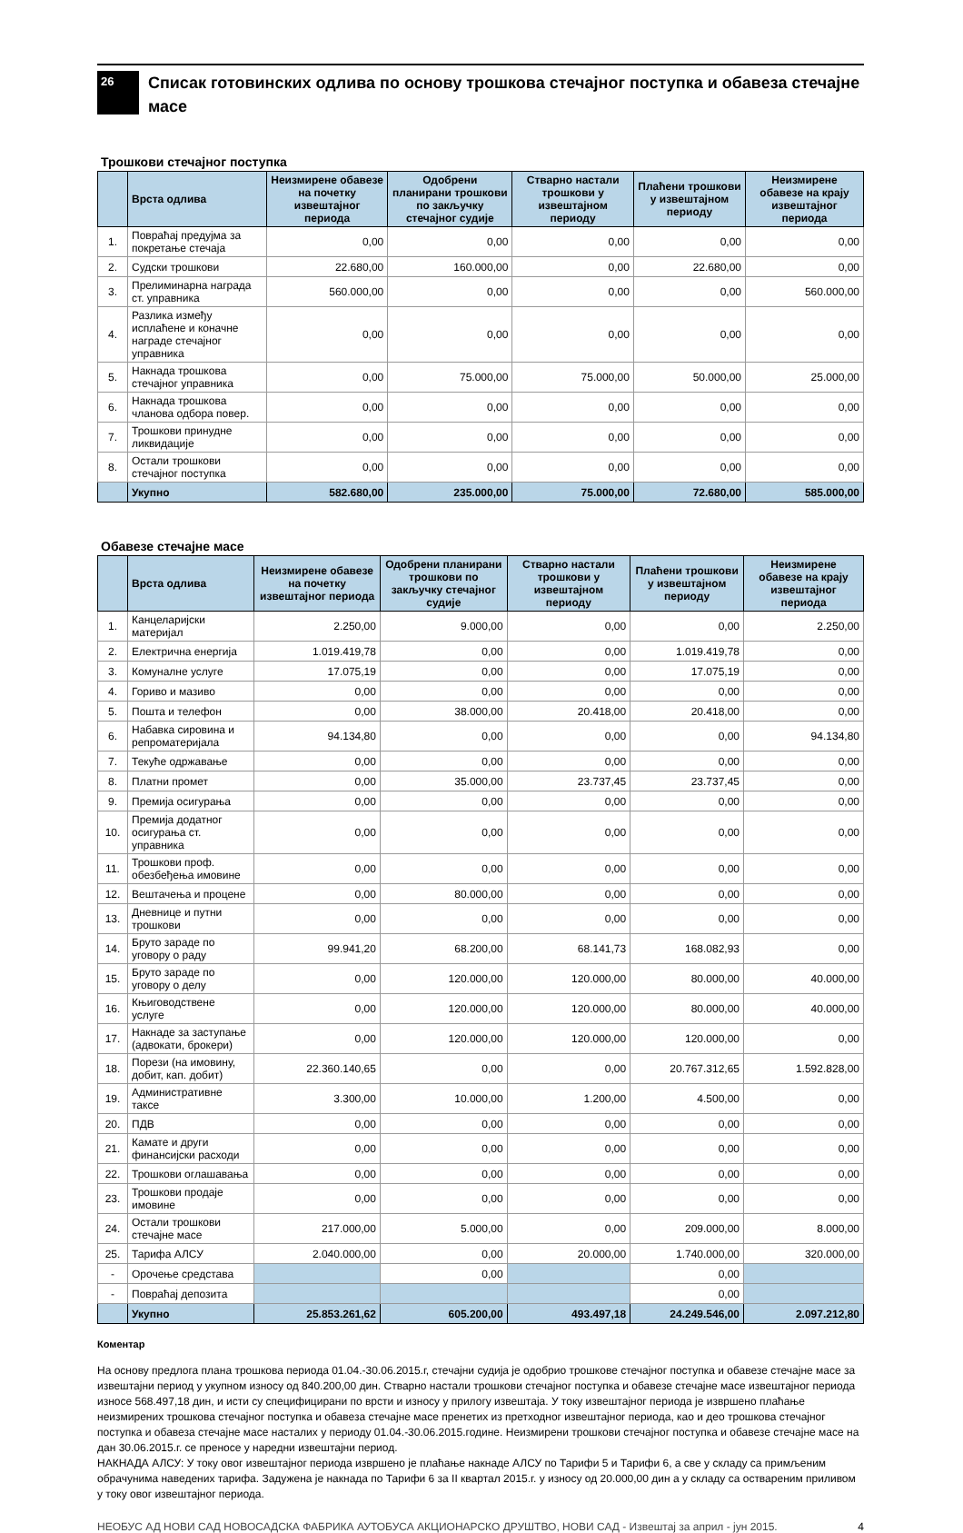26
Списак готовинских одлива по основу трошкова стечајног поступка и обавеза стечајне масе
Трошкови стечајног поступка
| | Врста одлива | Неизмирене обавезе на почетку извештајног периода | Одобрени планирани трошкови по закључку стечајног судије | Стварно настали трошкови у извештајном периоду | Плаћени трошкови у извештајном периоду | Неизмирене обавезе на крају извештајног периода |
| --- | --- | --- | --- | --- | --- | --- |
| 1. | Повраћај предујма за покретање стечаја | 0,00 | 0,00 | 0,00 | 0,00 | 0,00 |
| 2. | Судски трошкови | 22.680,00 | 160.000,00 | 0,00 | 22.680,00 | 0,00 |
| 3. | Прелиминарна награда ст. управника | 560.000,00 | 0,00 | 0,00 | 0,00 | 560.000,00 |
| 4. | Разлика између исплаћене и коначне награде стечајног управника | 0,00 | 0,00 | 0,00 | 0,00 | 0,00 |
| 5. | Накнада трошкова стечајног управника | 0,00 | 75.000,00 | 75.000,00 | 50.000,00 | 25.000,00 |
| 6. | Накнада трошкова чланова одбора повер. | 0,00 | 0,00 | 0,00 | 0,00 | 0,00 |
| 7. | Трошкови принудне ликвидације | 0,00 | 0,00 | 0,00 | 0,00 | 0,00 |
| 8. | Остали трошкови стечајног поступка | 0,00 | 0,00 | 0,00 | 0,00 | 0,00 |
| | Укупно | 582.680,00 | 235.000,00 | 75.000,00 | 72.680,00 | 585.000,00 |
Обавезе стечајне масе
| | Врста одлива | Неизмирене обавезе на почетку извештајног периода | Одобрени планирани трошкови по закључку стечајног судије | Стварно настали трошкови у извештајном периоду | Плаћени трошкови у извештајном периоду | Неизмирене обавезе на крају извештајног периода |
| --- | --- | --- | --- | --- | --- | --- |
| 1. | Канцеларијски материјал | 2.250,00 | 9.000,00 | 0,00 | 0,00 | 2.250,00 |
| 2. | Електрична енергија | 1.019.419,78 | 0,00 | 0,00 | 1.019.419,78 | 0,00 |
| 3. | Комуналне услуге | 17.075,19 | 0,00 | 0,00 | 17.075,19 | 0,00 |
| 4. | Гориво и мазиво | 0,00 | 0,00 | 0,00 | 0,00 | 0,00 |
| 5. | Пошта и телефон | 0,00 | 38.000,00 | 20.418,00 | 20.418,00 | 0,00 |
| 6. | Набавка сировина и репроматеријала | 94.134,80 | 0,00 | 0,00 | 0,00 | 94.134,80 |
| 7. | Текуће одржавање | 0,00 | 0,00 | 0,00 | 0,00 | 0,00 |
| 8. | Платни промет | 0,00 | 35.000,00 | 23.737,45 | 23.737,45 | 0,00 |
| 9. | Премија осигурања | 0,00 | 0,00 | 0,00 | 0,00 | 0,00 |
| 10. | Премија додатног осигурања ст. управника | 0,00 | 0,00 | 0,00 | 0,00 | 0,00 |
| 11. | Трошкови проф. обезбеђења имовине | 0,00 | 0,00 | 0,00 | 0,00 | 0,00 |
| 12. | Вештачења и процене | 0,00 | 80.000,00 | 0,00 | 0,00 | 0,00 |
| 13. | Дневнице и путни трошкови | 0,00 | 0,00 | 0,00 | 0,00 | 0,00 |
| 14. | Бруто зараде по уговору о раду | 99.941,20 | 68.200,00 | 68.141,73 | 168.082,93 | 0,00 |
| 15. | Бруто зараде по уговору о делу | 0,00 | 120.000,00 | 120.000,00 | 80.000,00 | 40.000,00 |
| 16. | Књиговодствене услуге | 0,00 | 120.000,00 | 120.000,00 | 80.000,00 | 40.000,00 |
| 17. | Накнаде за заступање (адвокати, брокери) | 0,00 | 120.000,00 | 120.000,00 | 120.000,00 | 0,00 |
| 18. | Порези (на имовину, добит, кап. добит) | 22.360.140,65 | 0,00 | 0,00 | 20.767.312,65 | 1.592.828,00 |
| 19. | Административне таксе | 3.300,00 | 10.000,00 | 1.200,00 | 4.500,00 | 0,00 |
| 20. | ПДВ | 0,00 | 0,00 | 0,00 | 0,00 | 0,00 |
| 21. | Камате и други финансијски расходи | 0,00 | 0,00 | 0,00 | 0,00 | 0,00 |
| 22. | Трошкови оглашавања | 0,00 | 0,00 | 0,00 | 0,00 | 0,00 |
| 23. | Трошкови продаје имовине | 0,00 | 0,00 | 0,00 | 0,00 | 0,00 |
| 24. | Остали трошкови стечајне масе | 217.000,00 | 5.000,00 | 0,00 | 209.000,00 | 8.000,00 |
| 25. | Тарифа АЛСУ | 2.040.000,00 | 0,00 | 20.000,00 | 1.740.000,00 | 320.000,00 |
| - | Орочење средстава | | 0,00 | | 0,00 | |
| - | Повраћај депозита | | | | 0,00 | |
| | Укупно | 25.853.261,62 | 605.200,00 | 493.497,18 | 24.249.546,00 | 2.097.212,80 |
Коментар
На основу предлога плана трошкова периода 01.04.-30.06.2015.г, стечајни судија је одобрио трошкове стечајног поступка и обавезе стечајне масе за извештајни период у укупном износу од 840.200,00 дин. Стварно настали трошкови стечајног поступка и обавезе стечајне масе извештајног периода износе 568.497,18 дин, и исти су специфицирани по врсти и износу у прилогу извештаја. У току извештајног периода је извршено плаћање неизмирених трошкова стечајног поступка и обавеза стечајне масе пренетих из претходног извештајног периода, као и део трошкова стечајног поступка и обавеза стечајне масе насталих у периоду 01.04.-30.06.2015.године. Неизмирени трошкови стечајног поступка и обавезе стечајне масе на дан 30.06.2015.г. се преносе у наредни извештајни период.
НАКНАДА АЛСУ: У току овог извештајног периода извршено је плаћање накнаде АЛСУ по Тарифи 5 и Тарифи 6, а све у складу са примљеним обрачунима наведених тарифа. Задужена је накнада по Тарифи 6 за II квартал 2015.г. у износу од 20.000,00 дин а у складу са оствареним приливом у току овог извештајног периода.
НЕОБУС АД НОВИ САД НОВОСАДСКА ФАБРИКА АУТОБУСА АКЦИОНАРСКО ДРУШТВО, НОВИ САД - Извештај за април - јун 2015. 4